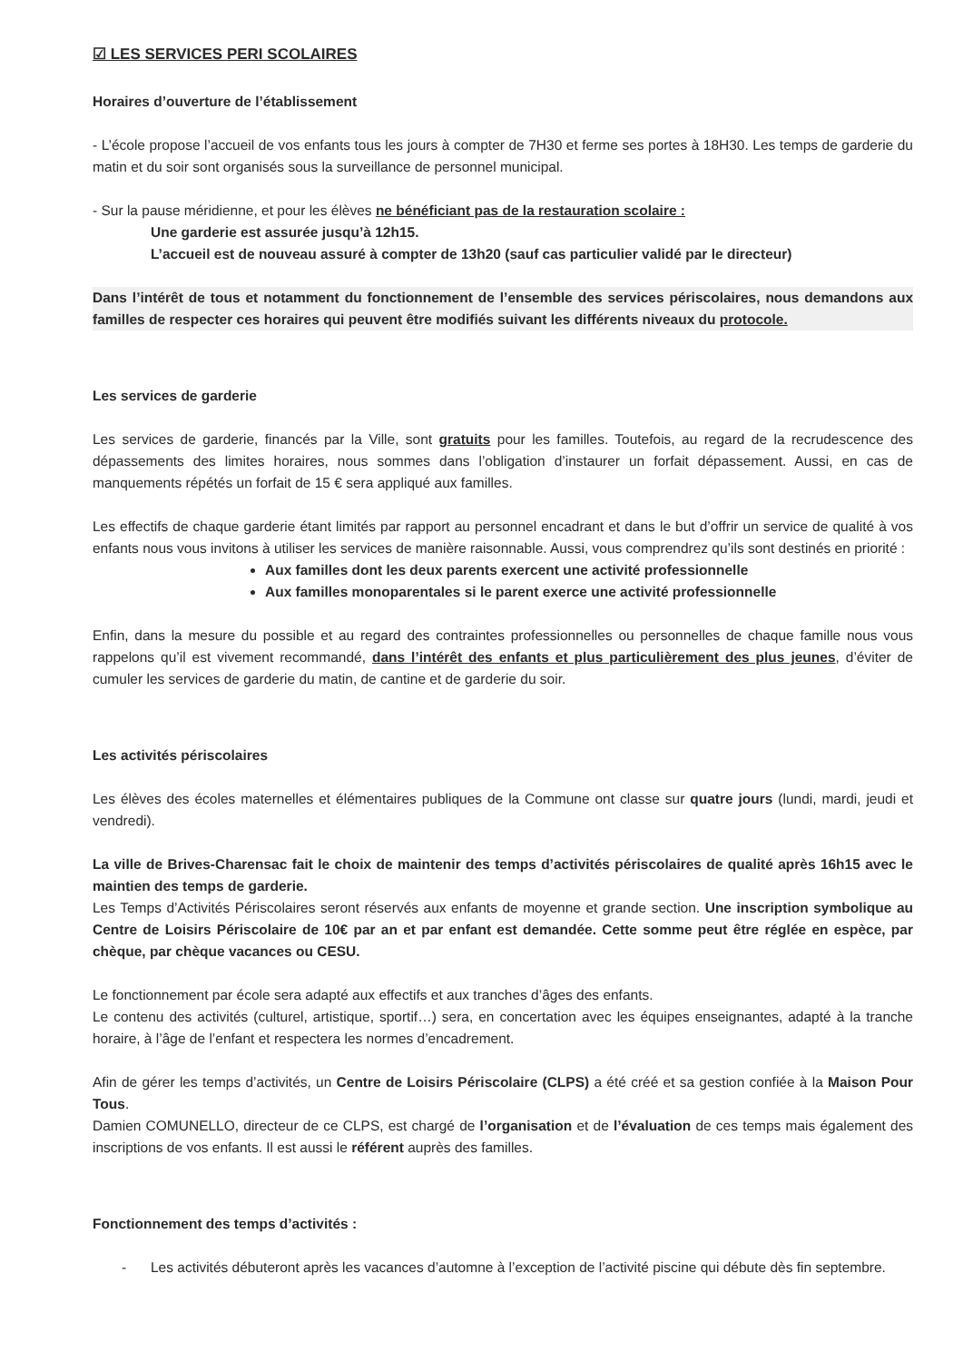☑ LES SERVICES PERI SCOLAIRES
Horaires d’ouverture de l’établissement
- L’école propose l’accueil de vos enfants tous les jours à compter de 7H30 et ferme ses portes à 18H30. Les temps de garderie du matin et du soir sont organisés sous la surveillance de personnel municipal.
- Sur la pause méridienne, et pour les élèves ne bénéficiant pas de la restauration scolaire :
Une garderie est assurée jusqu’à 12h15.
L’accueil est de nouveau assuré à compter de 13h20 (sauf cas particulier validé par le directeur)
Dans l’intérêt de tous et notamment du fonctionnement de l’ensemble des services périscolaires, nous demandons aux familles de respecter ces horaires qui peuvent être modifiés suivant les différents niveaux du protocole.
Les services de garderie
Les services de garderie, financés par la Ville, sont gratuits pour les familles. Toutefois, au regard de la recrudescence des dépassements des limites horaires, nous sommes dans l’obligation d’instaurer un forfait dépassement. Aussi, en cas de manquements répétés un forfait de 15 € sera appliqué aux familles.
Les effectifs de chaque garderie étant limités par rapport au personnel encadrant et dans le but d’offrir un service de qualité à vos enfants nous vous invitons à utiliser les services de manière raisonnable. Aussi, vous comprendrez qu’ils sont destinés en priorité :
Aux familles dont les deux parents exercent une activité professionnelle
Aux familles monoparentales si le parent exerce une activité professionnelle
Enfin, dans la mesure du possible et au regard des contraintes professionnelles ou personnelles de chaque famille nous vous rappelons qu’il est vivement recommandé, dans l’intérêt des enfants et plus particulièrement des plus jeunes, d’éviter de cumuler les services de garderie du matin, de cantine et de garderie du soir.
Les activités périscolaires
Les élèves des écoles maternelles et élémentaires publiques de la Commune ont classe sur quatre jours (lundi, mardi, jeudi et vendredi).
La ville de Brives-Charensac fait le choix de maintenir des temps d’activités périscolaires de qualité après 16h15 avec le maintien des temps de garderie.
Les Temps d’Activités Périscolaires seront réservés aux enfants de moyenne et grande section. Une inscription symbolique au Centre de Loisirs Périscolaire de 10€ par an et par enfant est demandée. Cette somme peut être réglée en espèce, par chèque, par chèque vacances ou CESU.
Le fonctionnement par école sera adapté aux effectifs et aux tranches d’âges des enfants.
Le contenu des activités (culturel, artistique, sportif…) sera, en concertation avec les équipes enseignantes, adapté à la tranche horaire, à l’âge de l’enfant et respectera les normes d’encadrement.
Afin de gérer les temps d’activités, un Centre de Loisirs Périscolaire (CLPS) a été créé et sa gestion confiée à la Maison Pour Tous.
Damien COMUNELLO, directeur de ce CLPS, est chargé de l’organisation et de l’évaluation de ces temps mais également des inscriptions de vos enfants. Il est aussi le référent auprès des familles.
Fonctionnement des temps d’activités :
- Les activités débuteront après les vacances d’automne à l’exception de l’activité piscine qui débute dès fin septembre.